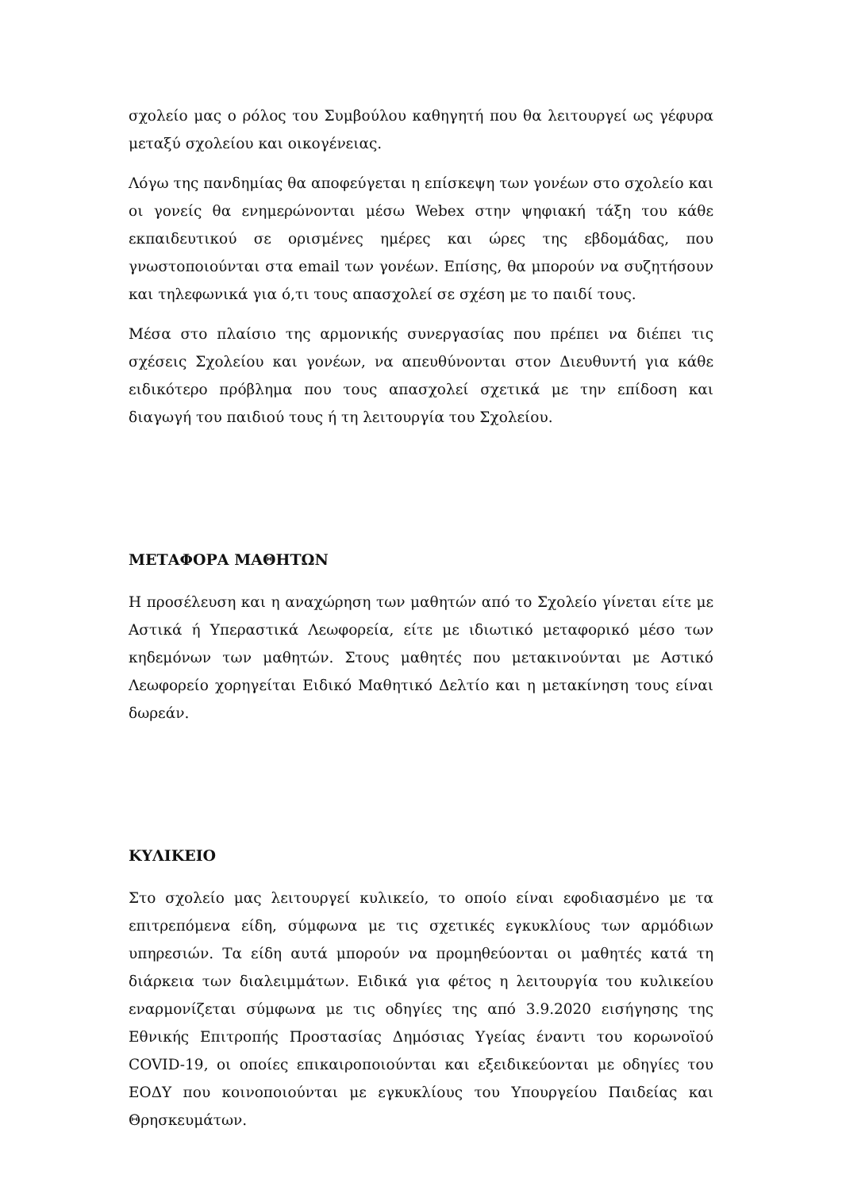σχολείο μας ο ρόλος του Συμβούλου καθηγητή που θα λειτουργεί ως γέφυρα μεταξύ σχολείου και οικογένειας.
Λόγω της πανδημίας θα αποφεύγεται η επίσκεψη των γονέων στο σχολείο και οι γονείς θα ενημερώνονται μέσω Webex στην ψηφιακή τάξη του κάθε εκπαιδευτικού σε ορισμένες ημέρες και ώρες της εβδομάδας, που γνωστοποιούνται στα email των γονέων. Επίσης, θα μπορούν να συζητήσουν και τηλεφωνικά για ό,τι τους απασχολεί σε σχέση με το παιδί τους.
Μέσα στο πλαίσιο της αρμονικής συνεργασίας που πρέπει να διέπει τις σχέσεις Σχολείου και γονέων, να απευθύνονται στον Διευθυντή για κάθε ειδικότερο πρόβλημα που τους απασχολεί σχετικά με την επίδοση και διαγωγή του παιδιού τους ή τη λειτουργία του Σχολείου.
ΜΕΤΑΦΟΡΑ ΜΑΘΗΤΩΝ
Η προσέλευση και η αναχώρηση των μαθητών από το Σχολείο γίνεται είτε με Αστικά ή Υπεραστικά Λεωφορεία, είτε με ιδιωτικό μεταφορικό μέσο των κηδεμόνων των μαθητών. Στους μαθητές που μετακινούνται με Αστικό Λεωφορείο χορηγείται Ειδικό Μαθητικό Δελτίο και η μετακίνηση τους είναι δωρεάν.
ΚΥΛΙΚΕΙΟ
Στο σχολείο μας λειτουργεί κυλικείο, το οποίο είναι εφοδιασμένο με τα επιτρεπόμενα είδη, σύμφωνα με τις σχετικές εγκυκλίους των αρμόδιων υπηρεσιών. Τα είδη αυτά μπορούν να προμηθεύονται οι μαθητές κατά τη διάρκεια των διαλειμμάτων. Ειδικά για φέτος η λειτουργία του κυλικείου εναρμονίζεται σύμφωνα με τις οδηγίες της από 3.9.2020 εισήγησης της Εθνικής Επιτροπής Προστασίας Δημόσιας Υγείας έναντι του κορωνοϊού COVID-19, οι οποίες επικαιροποιούνται και εξειδικεύονται με οδηγίες του ΕΟΔΥ που κοινοποιούνται με εγκυκλίους του Υπουργείου Παιδείας και Θρησκευμάτων.